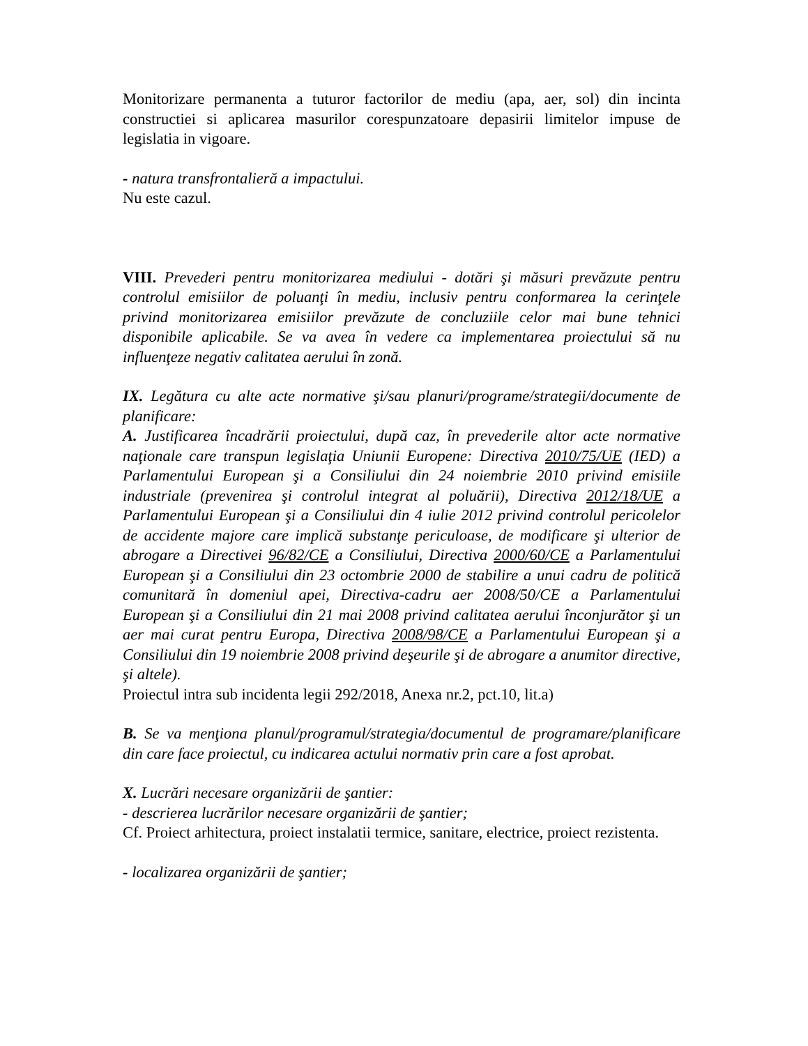Monitorizare permanenta a tuturor factorilor de mediu (apa, aer, sol) din incinta constructiei si aplicarea masurilor corespunzatoare depasirii limitelor impuse de legislatia in vigoare.
- natura transfrontalieră a impactului.
Nu este cazul.
VIII. Prevederi pentru monitorizarea mediului - dotări şi măsuri prevăzute pentru controlul emisiilor de poluanţi în mediu, inclusiv pentru conformarea la cerinţele privind monitorizarea emisiilor prevăzute de concluziile celor mai bune tehnici disponibile aplicabile. Se va avea în vedere ca implementarea proiectului să nu influenţeze negativ calitatea aerului în zonă.
IX. Legătura cu alte acte normative şi/sau planuri/programe/strategii/documente de planificare:
A. Justificarea încadrării proiectului, după caz, în prevederile altor acte normative naţionale care transpun legislaţia Uniunii Europene: Directiva 2010/75/UE (IED) a Parlamentului European şi a Consiliului din 24 noiembrie 2010 privind emisiile industriale (prevenirea şi controlul integrat al poluării), Directiva 2012/18/UE a Parlamentului European şi a Consiliului din 4 iulie 2012 privind controlul pericolelor de accidente majore care implică substanţe periculoase, de modificare şi ulterior de abrogare a Directivei 96/82/CE a Consiliului, Directiva 2000/60/CE a Parlamentului European şi a Consiliului din 23 octombrie 2000 de stabilire a unui cadru de politică comunitară în domeniul apei, Directiva-cadru aer 2008/50/CE a Parlamentului European şi a Consiliului din 21 mai 2008 privind calitatea aerului înconjurător şi un aer mai curat pentru Europa, Directiva 2008/98/CE a Parlamentului European şi a Consiliului din 19 noiembrie 2008 privind deşeurile şi de abrogare a anumitor directive, şi altele).
Proiectul intra sub incidenta legii 292/2018, Anexa nr.2, pct.10, lit.a)
B. Se va menţiona planul/programul/strategia/documentul de programare/planificare din care face proiectul, cu indicarea actului normativ prin care a fost aprobat.
X. Lucrări necesare organizării de şantier:
- descrierea lucrărilor necesare organizării de şantier;
Cf. Proiect arhitectura, proiect instalatii termice, sanitare, electrice, proiect rezistenta.
- localizarea organizării de şantier;